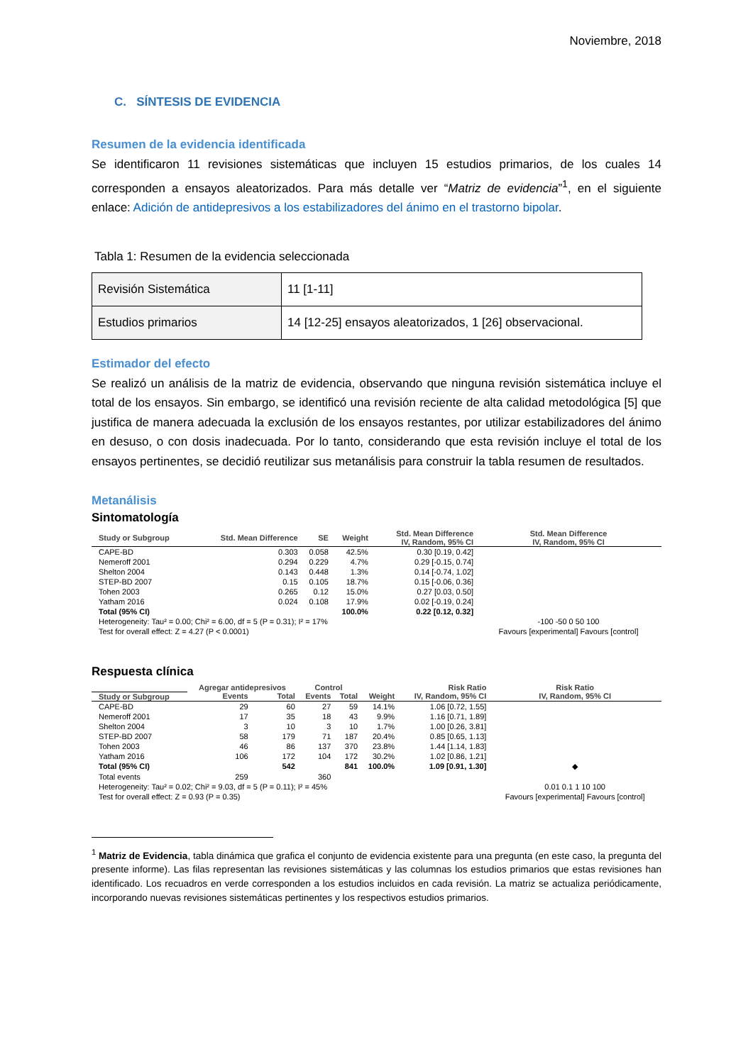Noviembre, 2018
C. SÍNTESIS DE EVIDENCIA
Resumen de la evidencia identificada
Se identificaron 11 revisiones sistemáticas que incluyen 15 estudios primarios, de los cuales 14 corresponden a ensayos aleatorizados. Para más detalle ver “Matriz de evidencia”<sup>1</sup>, en el siguiente enlace: Adición de antidepresivos a los estabilizadores del ánimo en el trastorno bipolar.
Tabla 1: Resumen de la evidencia seleccionada
| Revisión Sistemática | 11 [1-11] |
| Estudios primarios | 14 [12-25] ensayos aleatorizados, 1 [26] observacional. |
Estimador del efecto
Se realizó un análisis de la matriz de evidencia, observando que ninguna revisión sistemática incluye el total de los ensayos. Sin embargo, se identificó una revisión reciente de alta calidad metodológica [5] que justifica de manera adecuada la exclusión de los ensayos restantes, por utilizar estabilizadores del ánimo en desuso, o con dosis inadecuada. Por lo tanto, considerando que esta revisión incluye el total de los ensayos pertinentes, se decidió reutilizar sus metanálisis para construir la tabla resumen de resultados.
Metanálisis
Sintomatología
| Study or Subgroup | Std. Mean Difference | SE | Weight | Std. Mean Difference IV, Random, 95% CI | Std. Mean Difference IV, Random, 95% CI |
| --- | --- | --- | --- | --- | --- |
| CAPE-BD | 0.303 | 0.058 | 42.5% | 0.30 [0.19, 0.42] | |
| Nemeroff 2001 | 0.294 | 0.229 | 4.7% | 0.29 [-0.15, 0.74] | |
| Shelton 2004 | 0.143 | 0.448 | 1.3% | 0.14 [-0.74, 1.02] | |
| STEP-BD 2007 | 0.15 | 0.105 | 18.7% | 0.15 [-0.06, 0.36] | |
| Tohen 2003 | 0.265 | 0.12 | 15.0% | 0.27 [0.03, 0.50] | |
| Yatham 2016 | 0.024 | 0.108 | 17.9% | 0.02 [-0.19, 0.24] | |
| Total (95% CI) | | | 100.0% | 0.22 [0.12, 0.32] | |
| Heterogeneity: Tau² = 0.00; Chi² = 6.00, df = 5 (P = 0.31); I² = 17% | | | | | -100 -50 0 50 100 |
| Test for overall effect: Z = 4.27 (P < 0.0001) | | | | | Favours [experimental] Favours [control] |
Respuesta clínica
| | Agregar antidepresivos | | Control | | | Risk Ratio | Risk Ratio |
| --- | --- | --- | --- | --- | --- | --- | --- |
| Study or Subgroup | Events | Total | Events | Total | Weight | IV, Random, 95% CI | IV, Random, 95% CI |
| CAPE-BD | 29 | 60 | 27 | 59 | 14.1% | 1.06 [0.72, 1.55] | |
| Nemeroff 2001 | 17 | 35 | 18 | 43 | 9.9% | 1.16 [0.71, 1.89] | |
| Shelton 2004 | 3 | 10 | 3 | 10 | 1.7% | 1.00 [0.26, 3.81] | |
| STEP-BD 2007 | 58 | 179 | 71 | 187 | 20.4% | 0.85 [0.65, 1.13] | |
| Tohen 2003 | 46 | 86 | 137 | 370 | 23.8% | 1.44 [1.14, 1.83] | |
| Yatham 2016 | 106 | 172 | 104 | 172 | 30.2% | 1.02 [0.86, 1.21] | |
| Total (95% CI) | | 542 | | 841 | 100.0% | 1.09 [0.91, 1.30] | ◆ |
| Total events | 259 | | 360 | | | | |
| Heterogeneity: Tau² = 0.02; Chi² = 9.03, df = 5 (P = 0.11); I² = 45% | | | | | | | 0.01 0.1 1 10 100 |
| Test for overall effect: Z = 0.93 (P = 0.35) | | | | | | | Favours [experimental] Favours [control] |
<sup>1</sup> Matriz de Evidencia, tabla dinámica que grafica el conjunto de evidencia existente para una pregunta (en este caso, la pregunta del presente informe). Las filas representan las revisiones sistemáticas y las columnas los estudios primarios que estas revisiones han identificado. Los recuadros en verde corresponden a los estudios incluidos en cada revisión. La matriz se actualiza periódicamente, incorporando nuevas revisiones sistemáticas pertinentes y los respectivos estudios primarios.